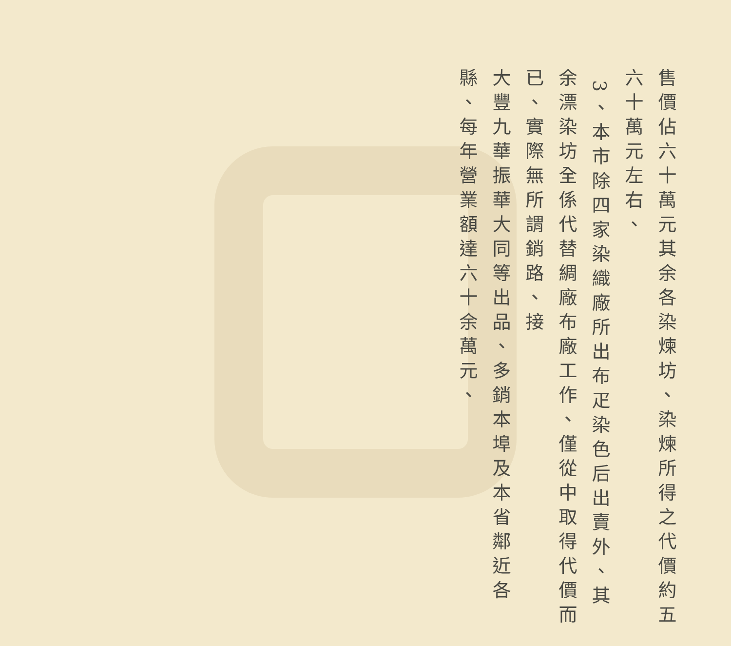售價佔六十萬元其余各染煉坊、染煉所得之代價約五六十萬元左右、
3、本市除四家染織廠所出布疋染色后出賣外、其余漂染坊全係代替綢廠布廠工作、僅從中取得代價而已、實際無所謂銷路、接
大豐九華振華大同等出品、多銷本埠及本省鄰近各縣、每年營業額達六十余萬元、